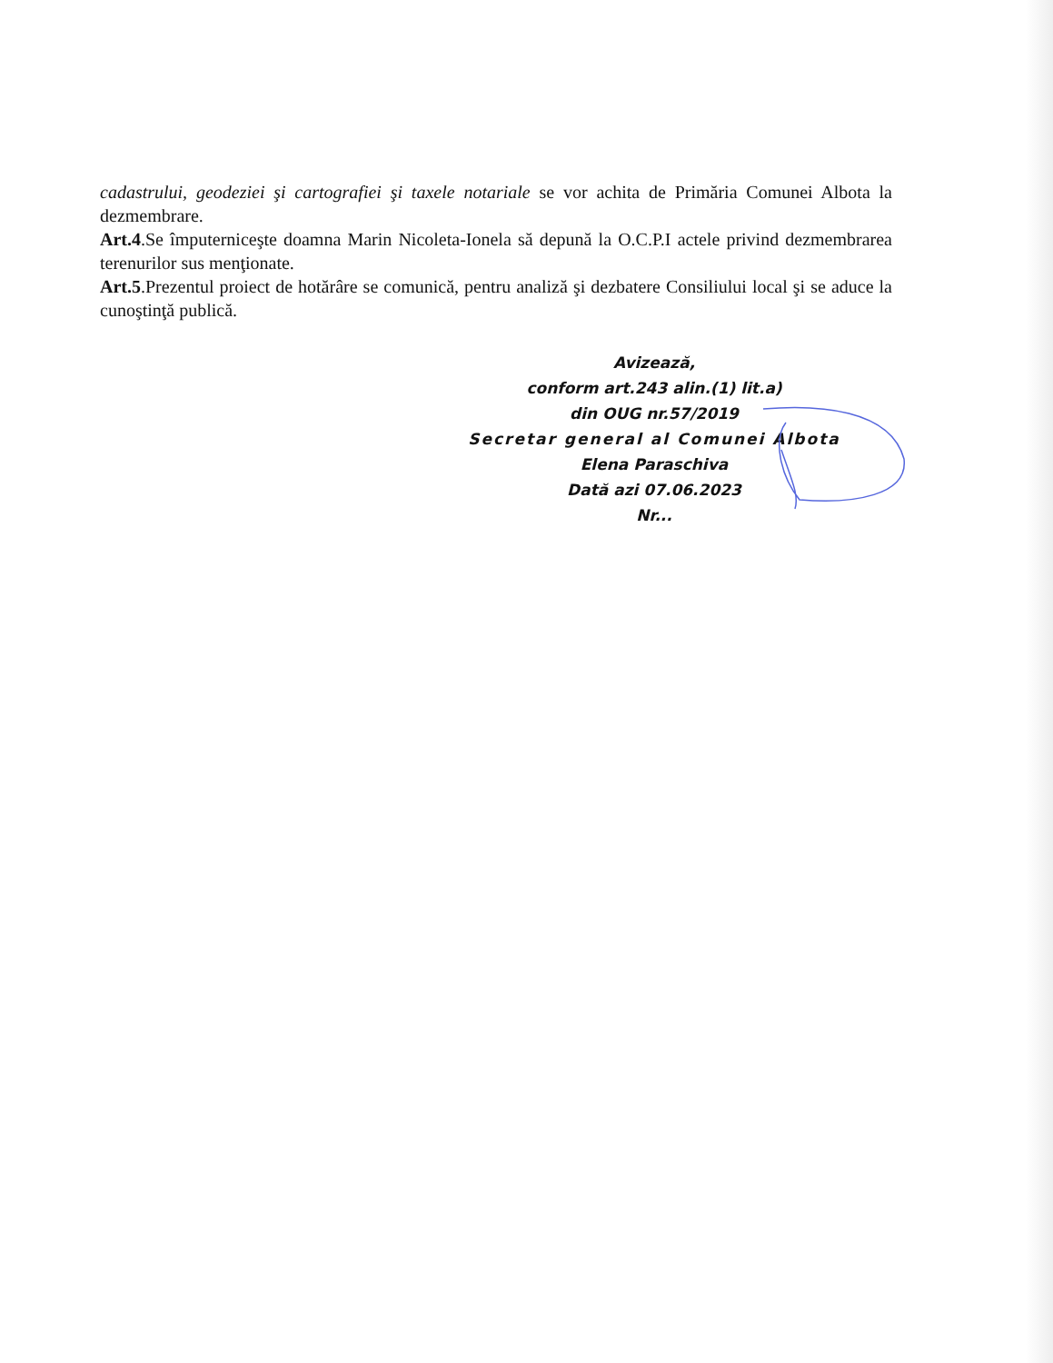cadastrului, geodeziei şi cartografiei şi taxele notariale se vor achita de Primăria Comunei Albota la dezmembrare.
Art.4.Se împuterniceşte doamna Marin Nicoleta-Ionela să depună la O.C.P.I actele privind dezmembrarea terenurilor sus menţionate.
Art.5.Prezentul proiect de hotărâre se comunică, pentru analiză şi dezbatere Consiliului local şi se aduce la cunoştinţă publică.
Avizează,
conform art.243 alin.(1) lit.a)
din OUG nr.57/2019
Secretar general al Comunei Albota
Elena Paraschiva
Dată azi 07.06.2023
Nr...